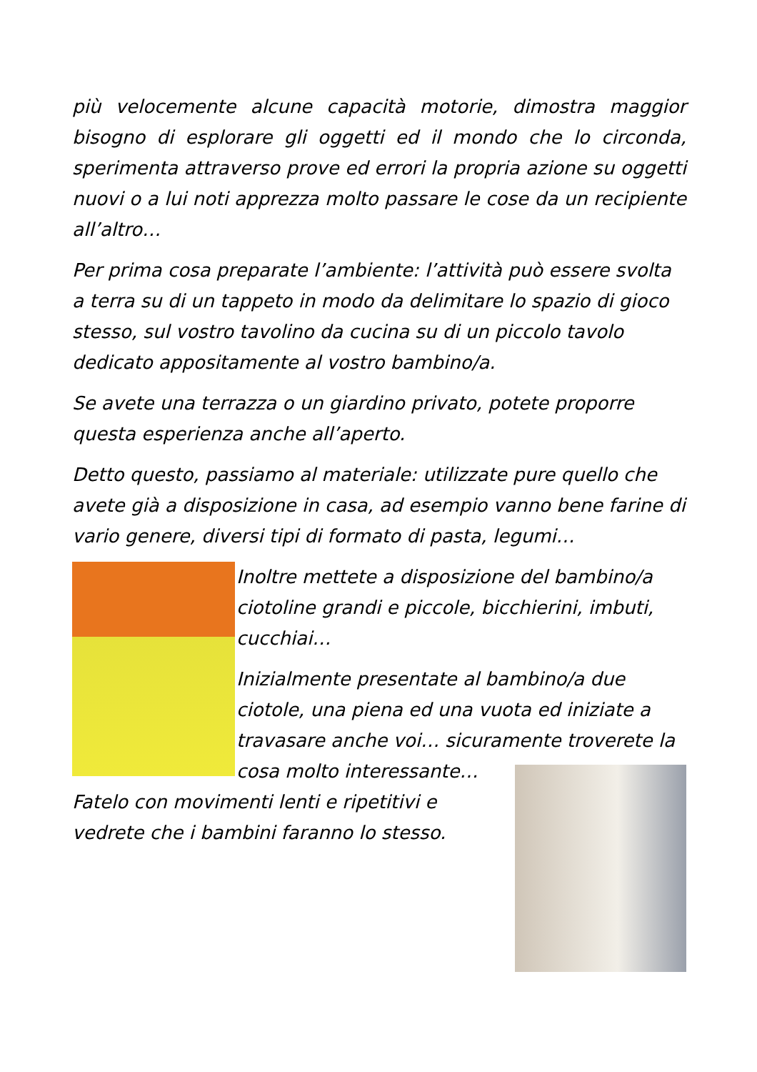più velocemente alcune capacità motorie, dimostra maggior bisogno di esplorare gli oggetti ed il mondo che lo circonda, sperimenta attraverso prove ed errori la propria azione su oggetti nuovi o a lui noti apprezza molto passare le cose da un recipiente all’altro…
Per prima cosa preparate l’ambiente: l’attività può essere svolta a terra su di un tappeto in modo da delimitare lo spazio di gioco stesso, sul vostro tavolino da cucina su di un piccolo tavolo dedicato appositamente al vostro bambino/a.
Se avete una terrazza o un giardino privato, potete proporre questa esperienza anche all’aperto.
Detto questo, passiamo al materiale: utilizzate pure quello che avete già a disposizione in casa, ad esempio vanno bene farine di vario genere, diversi tipi di formato di pasta, legumi…
Inoltre mettete a disposizione del bambino/a ciotoline grandi e piccole, bicchierini, imbuti, cucchiai…
Inizialmente presentate al bambino/a due ciotole, una piena ed una vuota ed iniziate a travasare anche voi… sicuramente troverete la cosa molto interessante… Fatelo con movimenti lenti e ripetitivi e vedrete che i bambini faranno lo stesso.